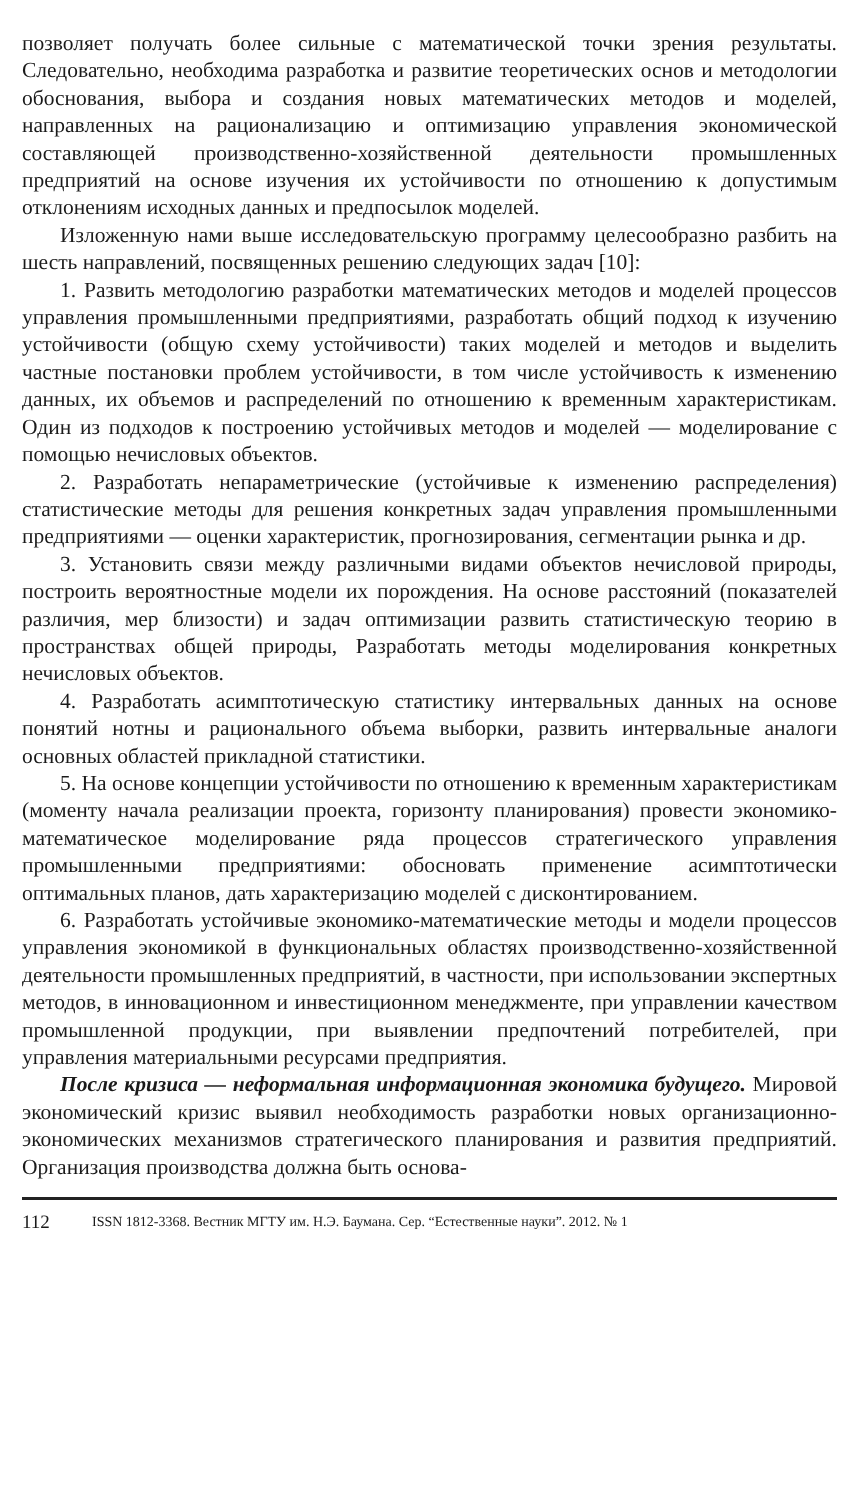позволяет получать более сильные с математической точки зрения результаты. Следовательно, необходима разработка и развитие теоретических основ и методологии обоснования, выбора и создания новых математических методов и моделей, направленных на рационализацию и оптимизацию управления экономической составляющей производственно-хозяйственной деятельности промышленных предприятий на основе изучения их устойчивости по отношению к допустимым отклонениям исходных данных и предпосылок моделей.
Изложенную нами выше исследовательскую программу целесообразно разбить на шесть направлений, посвященных решению следующих задач [10]:
1. Развить методологию разработки математических методов и моделей процессов управления промышленными предприятиями, разработать общий подход к изучению устойчивости (общую схему устойчивости) таких моделей и методов и выделить частные постановки проблем устойчивости, в том числе устойчивость к изменению данных, их объемов и распределений по отношению к временным характеристикам. Один из подходов к построению устойчивых методов и моделей — моделирование с помощью нечисловых объектов.
2. Разработать непараметрические (устойчивые к изменению распределения) статистические методы для решения конкретных задач управления промышленными предприятиями — оценки характеристик, прогнозирования, сегментации рынка и др.
3. Установить связи между различными видами объектов нечисловой природы, построить вероятностные модели их порождения. На основе расстояний (показателей различия, мер близости) и задач оптимизации развить статистическую теорию в пространствах общей природы, Разработать методы моделирования конкретных нечисловых объектов.
4. Разработать асимптотическую статистику интервальных данных на основе понятий нотны и рационального объема выборки, развить интервальные аналоги основных областей прикладной статистики.
5. На основе концепции устойчивости по отношению к временным характеристикам (моменту начала реализации проекта, горизонту планирования) провести экономико-математическое моделирование ряда процессов стратегического управления промышленными предприятиями: обосновать применение асимптотически оптимальных планов, дать характеризацию моделей с дисконтированием.
6. Разработать устойчивые экономико-математические методы и модели процессов управления экономикой в функциональных областях производственно-хозяйственной деятельности промышленных предприятий, в частности, при использовании экспертных методов, в инновационном и инвестиционном менеджменте, при управлении качеством промышленной продукции, при выявлении предпочтений потребителей, при управления материальными ресурсами предприятия.
После кризиса — неформальная информационная экономика будущего. Мировой экономический кризис выявил необходимость разработки новых организационно-экономических механизмов стратегического планирования и развития предприятий. Организация производства должна быть основа-
112 ISSN 1812-3368. Вестник МГТУ им. Н.Э. Баумана. Сер. “Естественные науки”. 2012. № 1